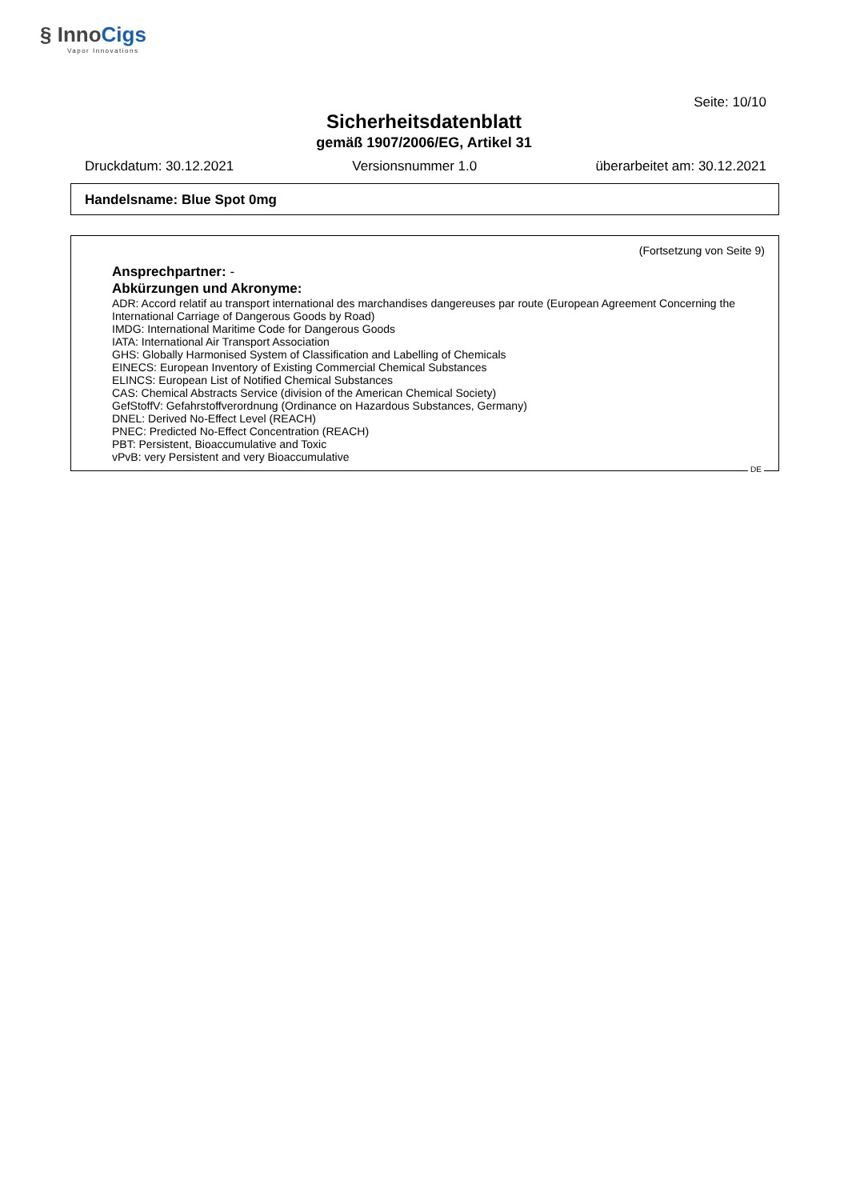§ InnoCigs
Vapor Innovations
Seite: 10/10
Sicherheitsdatenblatt
gemäß 1907/2006/EG, Artikel 31
Druckdatum: 30.12.2021 Versionsnummer 1.0 überarbeitet am: 30.12.2021
Handelsname: Blue Spot 0mg
(Fortsetzung von Seite 9)
Ansprechpartner: -
Abkürzungen und Akronyme:
ADR: Accord relatif au transport international des marchandises dangereuses par route (European Agreement Concerning the International Carriage of Dangerous Goods by Road)
IMDG: International Maritime Code for Dangerous Goods
IATA: International Air Transport Association
GHS: Globally Harmonised System of Classification and Labelling of Chemicals
EINECS: European Inventory of Existing Commercial Chemical Substances
ELINCS: European List of Notified Chemical Substances
CAS: Chemical Abstracts Service (division of the American Chemical Society)
GefStoffV: Gefahrstoffverordnung (Ordinance on Hazardous Substances, Germany)
DNEL: Derived No-Effect Level (REACH)
PNEC: Predicted No-Effect Concentration (REACH)
PBT: Persistent, Bioaccumulative and Toxic
vPvB: very Persistent and very Bioaccumulative
DE